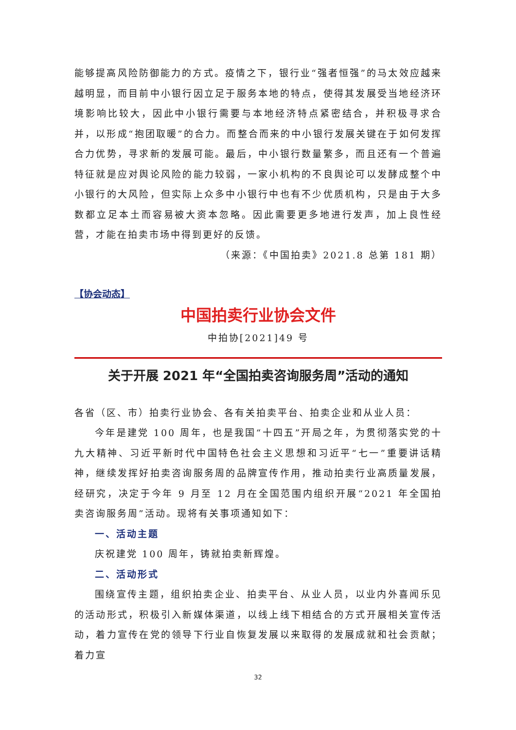能够提高风险防御能力的方式。疫情之下，银行业“强者恒强”的马太效应越来越明显，而目前中小银行因立足于服务本地的特点，使得其发展受当地经济环境影响比较大，因此中小银行需要与本地经济特点紧密结合，并积极寻求合并，以形成“抱团取暖”的合力。而整合而来的中小银行发展关键在于如何发挥合力优势，寻求新的发展可能。最后，中小银行数量繁多，而且还有一个普遍特征就是应对舆论风险的能力较弱，一家小机构的不良舆论可以发酵成整个中小银行的大风险，但实际上众多中小银行中也有不少优质机构，只是由于大多数都立足本土而容易被大资本忽略。因此需要更多地进行发声，加上良性经营，才能在拍卖市场中得到更好的反馈。
（来源：《中国拍卖》2021.8 总第 181 期）
【协会动态】
中国拍卖行业协会文件
中拍协[2021]49 号
关于开展 2021 年“全国拍卖咨询服务周”活动的通知
各省（区、市）拍卖行业协会、各有关拍卖平台、拍卖企业和从业人员：
今年是建党 100 周年，也是我国“十四五”开局之年，为贯彻落实党的十九大精神、习近平新时代中国特色社会主义思想和习近平“七一”重要讲话精神，继续发挥好拍卖咨询服务周的品牌宣传作用，推动拍卖行业高质量发展，经研究，决定于今年 9 月至 12 月在全国范围内组织开展“2021 年全国拍卖咨询服务周”活动。现将有关事项通知如下：
一、活动主题
庆祝建党 100 周年，铸就拍卖新辉煌。
二、活动形式
围绕宣传主题，组织拍卖企业、拍卖平台、从业人员，以业内外喜闻乐见的活动形式，积极引入新媒体渠道，以线上线下相结合的方式开展相关宣传活动，着力宣传在党的领导下行业自恢复发展以来取得的发展成就和社会贡献；着力宣
32